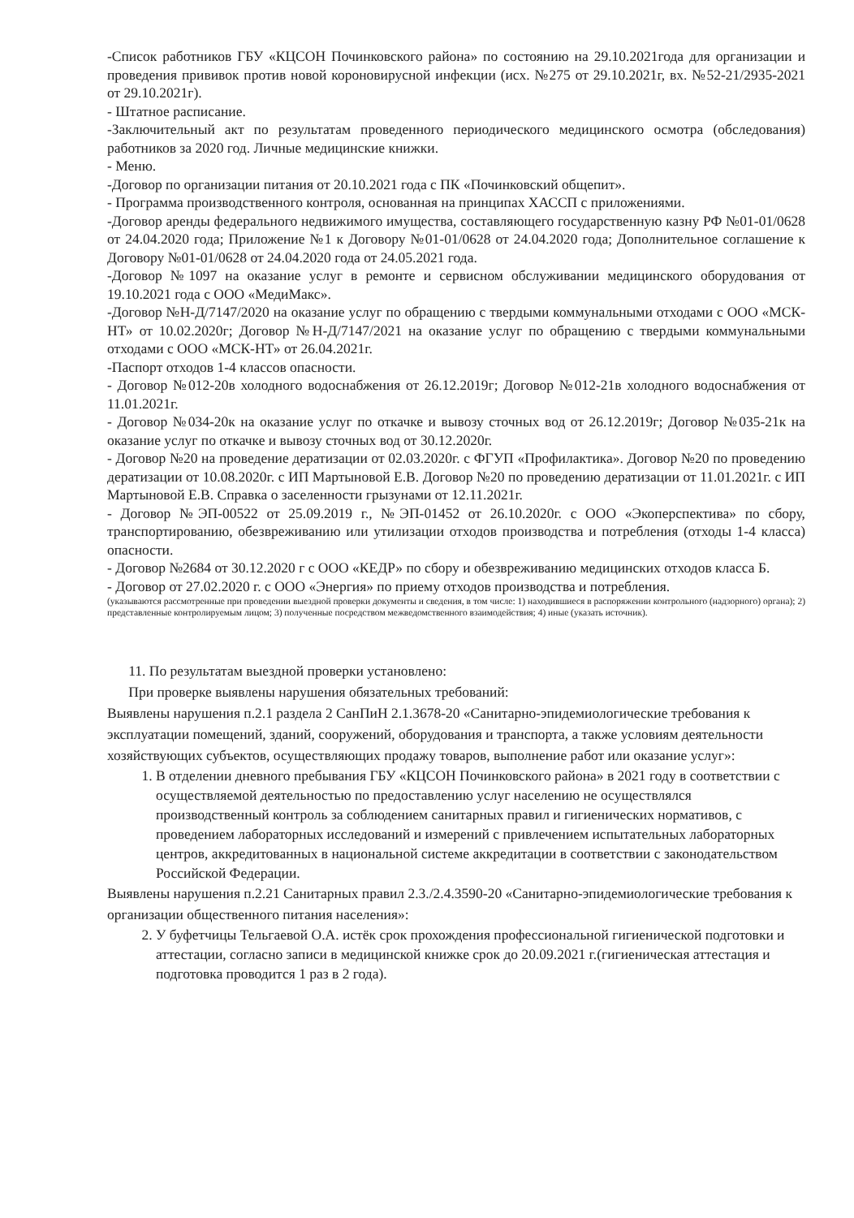-Список работников ГБУ «КЦСОН Починковского района» по состоянию на 29.10.2021года для организации и проведения прививок против новой короновирусной инфекции (исх. №275 от 29.10.2021г, вх. №52-21/2935-2021 от 29.10.2021г).
- Штатное расписание.
-Заключительный акт по результатам проведенного периодического медицинского осмотра (обследования) работников за 2020 год. Личные медицинские книжки.
- Меню.
-Договор по организации питания от 20.10.2021 года с ПК «Починковский общепит».
- Программа производственного контроля, основанная на принципах ХАССП с приложениями.
-Договор аренды федерального недвижимого имущества, составляющего государственную казну РФ №01-01/0628 от 24.04.2020 года; Приложение №1 к Договору №01-01/0628 от 24.04.2020 года; Дополнительное соглашение к Договору №01-01/0628 от 24.04.2020 года от 24.05.2021 года.
-Договор №1097 на оказание услуг в ремонте и сервисном обслуживании медицинского оборудования от 19.10.2021 года с ООО «МедиМакс».
-Договор №Н-Д/7147/2020 на оказание услуг по обращению с твердыми коммунальными отходами с ООО «МСК-НТ» от 10.02.2020г; Договор №Н-Д/7147/2021 на оказание услуг по обращению с твердыми коммунальными отходами с ООО «МСК-НТ» от 26.04.2021г.
-Паспорт отходов 1-4 классов опасности.
- Договор №012-20в холодного водоснабжения от 26.12.2019г; Договор №012-21в холодного водоснабжения от 11.01.2021г.
- Договор №034-20к на оказание услуг по откачке и вывозу сточных вод от 26.12.2019г; Договор №035-21к на оказание услуг по откачке и вывозу сточных вод от 30.12.2020г.
- Договор №20 на проведение дератизации от 02.03.2020г. с ФГУП «Профилактика». Договор №20 по проведению дератизации от 10.08.2020г. с ИП Мартыновой Е.В. Договор №20 по проведению дератизации от 11.01.2021г. с ИП Мартыновой Е.В. Справка о заселенности грызунами от 12.11.2021г.
- Договор №ЭП-00522 от 25.09.2019 г., №ЭП-01452 от 26.10.2020г. с ООО «Экоперспектива» по сбору, транспортированию, обезвреживанию или утилизации отходов производства и потребления (отходы 1-4 класса) опасности.
- Договор №2684 от 30.12.2020 г с ООО «КЕДР» по сбору и обезвреживанию медицинских отходов класса Б.
- Договор от 27.02.2020 г. с ООО «Энергия» по приему отходов производства и потребления.
(указываются рассмотренные при проведении выездной проверки документы и сведения, в том числе: 1) находившиеся в распоряжении контрольного (надзорного) органа); 2) представленные контролируемым лицом; 3) полученные посредством межведомственного взаимодействия; 4) иные (указать источник).
11. По результатам выездной проверки установлено:
При проверке выявлены нарушения обязательных требований:
Выявлены нарушения п.2.1 раздела 2 СанПиН 2.1.3678-20 «Санитарно-эпидемиологические требования к эксплуатации помещений, зданий, сооружений, оборудования и транспорта, а также условиям деятельности хозяйствующих субъектов, осуществляющих продажу товаров, выполнение работ или оказание услуг»:
1. В отделении дневного пребывания ГБУ «КЦСОН Починковского района» в 2021 году в соответствии с осуществляемой деятельностью по предоставлению услуг населению не осуществлялся производственный контроль за соблюдением санитарных правил и гигиенических нормативов, с проведением лабораторных исследований и измерений с привлечением испытательных лабораторных центров, аккредитованных в национальной системе аккредитации в соответствии с законодательством Российской Федерации.
Выявлены нарушения п.2.21 Санитарных правил 2.3./2.4.3590-20 «Санитарно-эпидемиологические требования к организации общественного питания населения»:
2. У буфетчицы Тельгаевой О.А. истёк срок прохождения профессиональной гигиенической подготовки и аттестации, согласно записи в медицинской книжке срок до 20.09.2021 г.(гигиеническая аттестация и подготовка проводится 1 раз в 2 года).